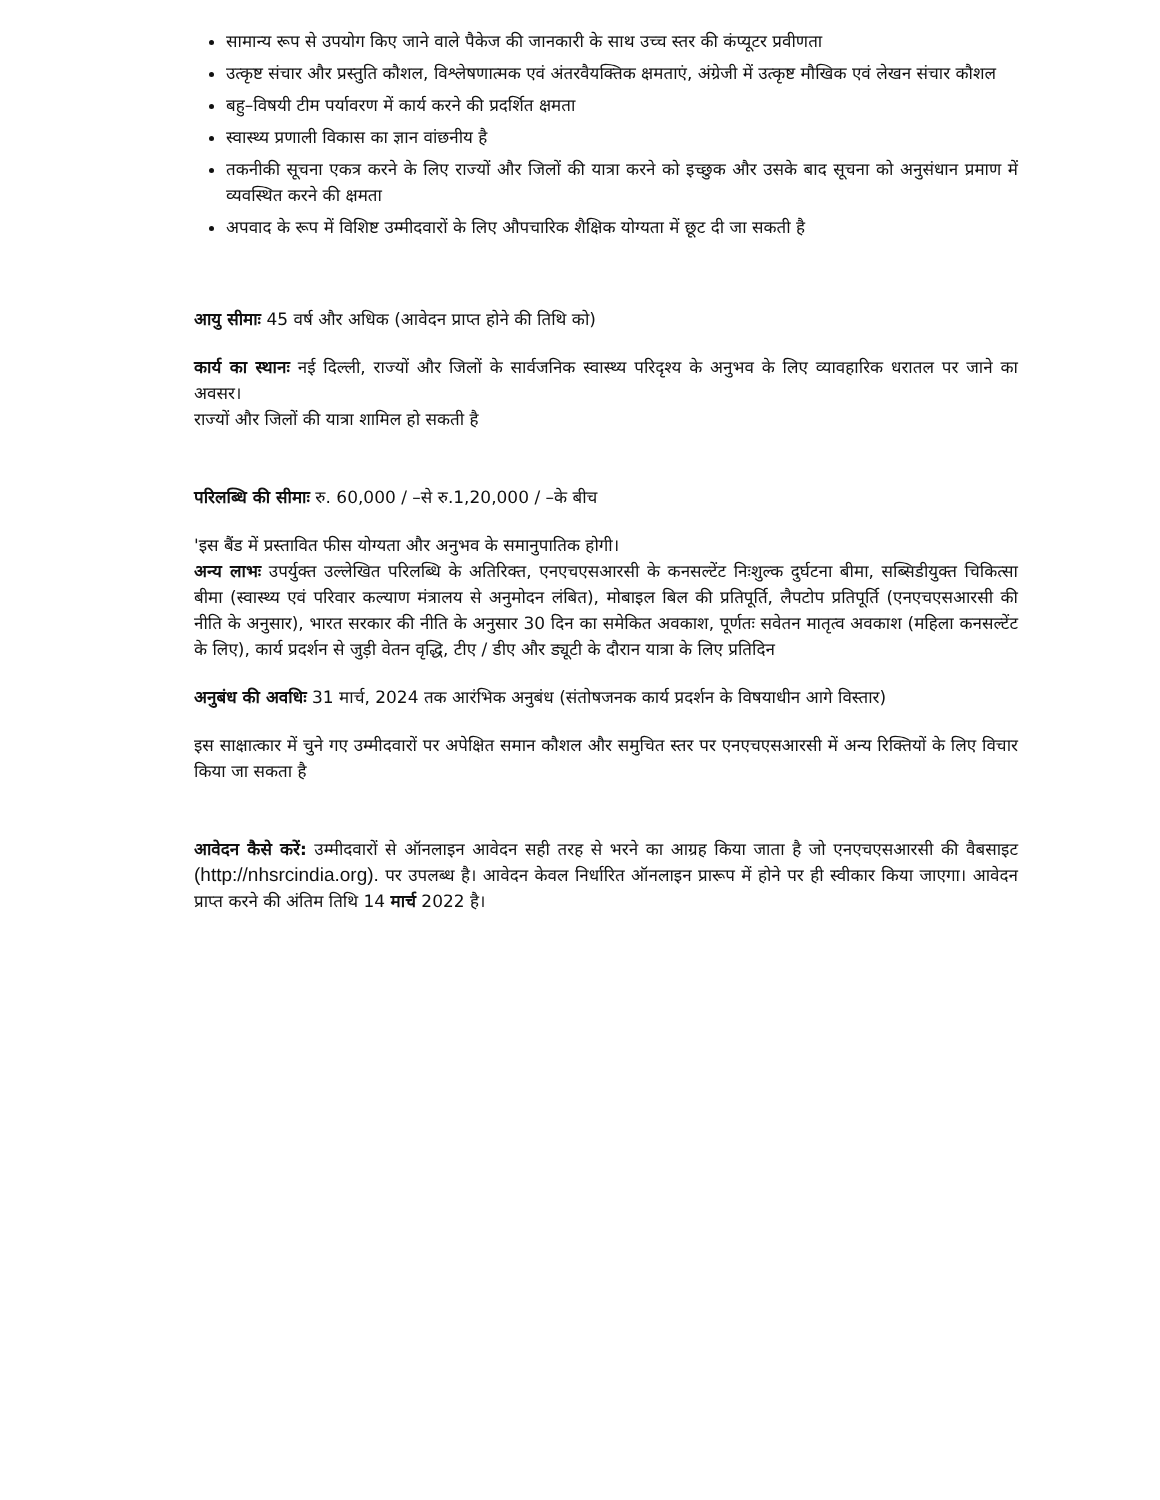सामान्य रूप से उपयोग किए जाने वाले पैकेज की जानकारी के साथ उच्च स्तर की कंप्यूटर प्रवीणता
उत्कृष्ट संचार और प्रस्तुति कौशल, विश्लेषणात्मक एवं अंतरवैयक्तिक क्षमताएं, अंग्रेजी में उत्कृष्ट मौखिक एवं लेखन संचार कौशल
बहु–विषयी टीम पर्यावरण में कार्य करने की प्रदर्शित क्षमता
स्वास्थ्य प्रणाली विकास का ज्ञान वांछनीय है
तकनीकी सूचना एकत्र करने के लिए राज्यों और जिलों की यात्रा करने को इच्छुक और उसके बाद सूचना को अनुसंधान प्रमाण में व्यवस्थित करने की क्षमता
अपवाद के रूप में विशिष्ट उम्मीदवारों के लिए औपचारिक शैक्षिक योग्यता में छूट दी जा सकती है
आयु सीमाः 45 वर्ष और अधिक (आवेदन प्राप्त होने की तिथि को)
कार्य का स्थानः नई दिल्ली, राज्यों और जिलों के सार्वजनिक स्वास्थ्य परिदृश्य के अनुभव के लिए व्यावहारिक धरातल पर जाने का अवसर।
राज्यों और जिलों की यात्रा शामिल हो सकती है
परिलब्धि की सीमाः रु. 60,000 / –से रु.1,20,000 / –के बीच
'इस बैंड में प्रस्तावित फीस योग्यता और अनुभव के समानुपातिक होगी।
अन्य लाभः उपर्युक्त उल्लेखित परिलब्धि के अतिरिक्त, एनएचएसआरसी के कनसल्टेंट निःशुल्क दुर्घटना बीमा, सब्सिडीयुक्त चिकित्सा बीमा (स्वास्थ्य एवं परिवार कल्याण मंत्रालय से अनुमोदन लंबित), मोबाइल बिल की प्रतिपूर्ति, लैपटोप प्रतिपूर्ति (एनएचएसआरसी की नीति के अनुसार), भारत सरकार की नीति के अनुसार 30 दिन का समेकित अवकाश, पूर्णतः सवेतन मातृत्व अवकाश (महिला कनसल्टेंट के लिए), कार्य प्रदर्शन से जुड़ी वेतन वृद्धि, टीए / डीए और ड्यूटी के दौरान यात्रा के लिए प्रतिदिन
अनुबंध की अवधिः 31 मार्च, 2024 तक आरंभिक अनुबंध (संतोषजनक कार्य प्रदर्शन के विषयाधीन आगे विस्तार)
इस साक्षात्कार में चुने गए उम्मीदवारों पर अपेक्षित समान कौशल और समुचित स्तर पर एनएचएसआरसी में अन्य रिक्तियों के लिए विचार किया जा सकता है
आवेदन कैसे करें: उम्मीदवारों से ऑनलाइन आवेदन सही तरह से भरने का आग्रह किया जाता है जो एनएचएसआरसी की वैबसाइट (http://nhsrcindia.org). पर उपलब्ध है। आवेदन केवल निर्धारित ऑनलाइन प्रारूप में होने पर ही स्वीकार किया जाएगा। आवेदन प्राप्त करने की अंतिम तिथि 14 मार्च 2022 है।